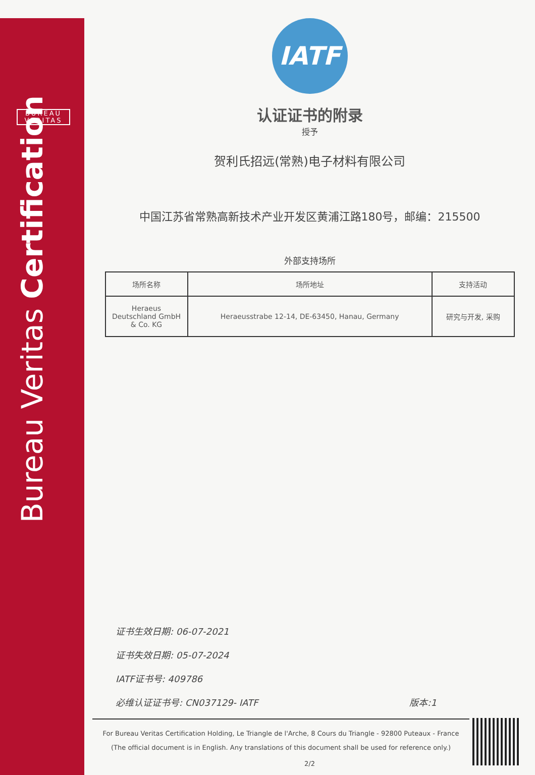BUREAU
VERITAS
Bureau Veritas Certification
IATF
认证证书的附录
授予
贺利氏招远(常熟)电子材料有限公司
中国江苏省常熟高新技术产业开发区黄浦江路180号，邮编：215500
外部支持场所
| 场所名称 | 场所地址 | 支持活动 |
| --- | --- | --- |
| Heraeus Deutschland GmbH & Co. KG | Heraeusstrabe 12-14, DE-63450, Hanau, Germany | 研究与开发, 采购 |
证书生效日期: 06-07-2021
证书失效日期: 05-07-2024
IATF证书号: 409786
必维认证证书号: CN037129- IATF 版本:1
For Bureau Veritas Certification Holding, Le Triangle de l'Arche, 8 Cours du Triangle - 92800 Puteaux - France
(The official document is in English. Any translations of this document shall be used for reference only.)
2/2